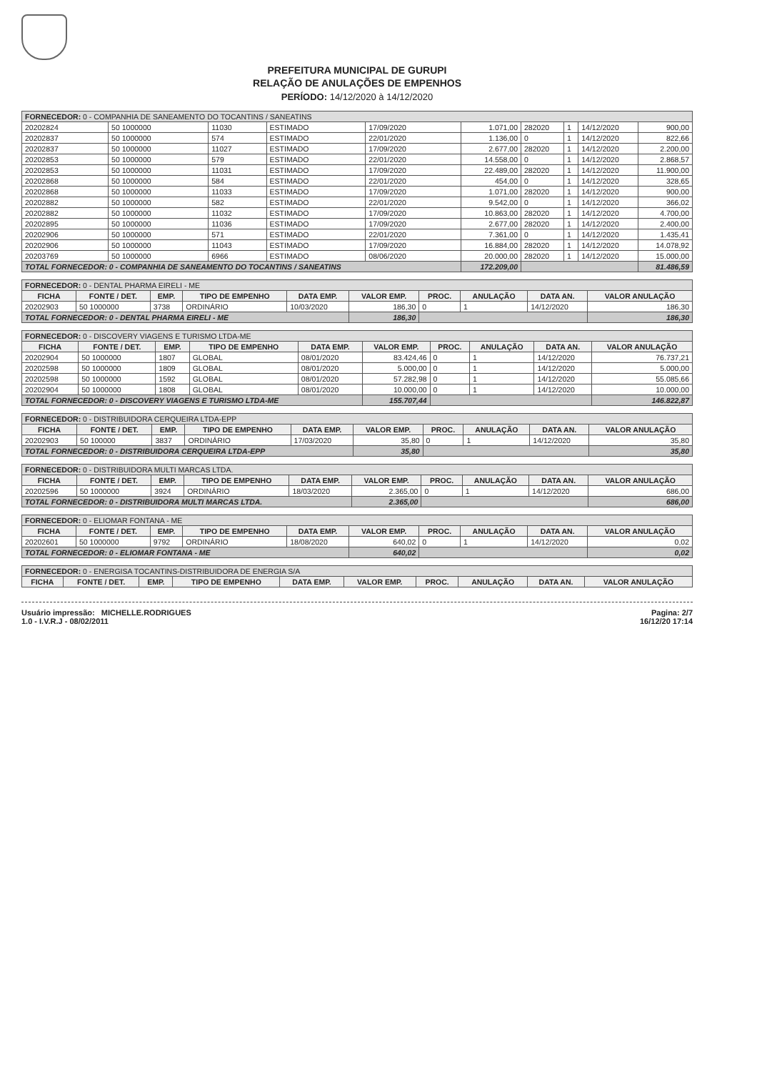PREFEITURA MUNICIPAL DE GURUPI
RELAÇÃO DE ANULAÇÕES DE EMPENHOS
PERÍODO: 14/12/2020 à 14/12/2020
| FORNECEDOR: 0 - COMPANHIA DE SANEAMENTO DO TOCANTINS / SANEATINS | | | | | | | | | |
| --- | --- | --- | --- | --- | --- | --- | --- | --- | --- |
| 20202824 | 50 1000000 | 11030 | ESTIMADO | 17/09/2020 | 1.071,00 | 282020 | 1 | 14/12/2020 | 900,00 |
| 20202837 | 50 1000000 | 574 | ESTIMADO | 22/01/2020 | 1.136,00 | 0 | 1 | 14/12/2020 | 822,66 |
| 20202837 | 50 1000000 | 11027 | ESTIMADO | 17/09/2020 | 2.677,00 | 282020 | 1 | 14/12/2020 | 2.200,00 |
| 20202853 | 50 1000000 | 579 | ESTIMADO | 22/01/2020 | 14.558,00 | 0 | 1 | 14/12/2020 | 2.868,57 |
| 20202853 | 50 1000000 | 11031 | ESTIMADO | 17/09/2020 | 22.489,00 | 282020 | 1 | 14/12/2020 | 11.900,00 |
| 20202868 | 50 1000000 | 584 | ESTIMADO | 22/01/2020 | 454,00 | 0 | 1 | 14/12/2020 | 328,65 |
| 20202868 | 50 1000000 | 11033 | ESTIMADO | 17/09/2020 | 1.071,00 | 282020 | 1 | 14/12/2020 | 900,00 |
| 20202882 | 50 1000000 | 582 | ESTIMADO | 22/01/2020 | 9.542,00 | 0 | 1 | 14/12/2020 | 366,02 |
| 20202882 | 50 1000000 | 11032 | ESTIMADO | 17/09/2020 | 10.863,00 | 282020 | 1 | 14/12/2020 | 4.700,00 |
| 20202895 | 50 1000000 | 11036 | ESTIMADO | 17/09/2020 | 2.677,00 | 282020 | 1 | 14/12/2020 | 2.400,00 |
| 20202906 | 50 1000000 | 571 | ESTIMADO | 22/01/2020 | 7.361,00 | 0 | 1 | 14/12/2020 | 1.435,41 |
| 20202906 | 50 1000000 | 11043 | ESTIMADO | 17/09/2020 | 16.884,00 | 282020 | 1 | 14/12/2020 | 14.078,92 |
| 20203769 | 50 1000000 | 6966 | ESTIMADO | 08/06/2020 | 20.000,00 | 282020 | 1 | 14/12/2020 | 15.000,00 |
| TOTAL FORNECEDOR: 0 - COMPANHIA DE SANEAMENTO DO TOCANTINS / SANEATINS | | | | | 172.209,00 | | | | 81.486,59 |
| FORNECEDOR: 0 - DENTAL PHARMA EIRELI - ME | | | | | | | | | |
| --- | --- | --- | --- | --- | --- | --- | --- | --- | --- |
| FICHA | FONTE / DET. | EMP. | TIPO DE EMPENHO | DATA EMP. | VALOR EMP. | PROC. | ANULAÇÃO | DATA AN. | VALOR ANULAÇÃO |
| 20202903 | 50 1000000 | 3738 | ORDINÁRIO | 10/03/2020 | 186,30 | 0 | 1 | 14/12/2020 | 186,30 |
| TOTAL FORNECEDOR: 0 - DENTAL PHARMA EIRELI - ME | | | | | 186,30 | | | | 186,30 |
| FORNECEDOR: 0 - DISCOVERY VIAGENS E TURISMO LTDA-ME | | | | | | | | | |
| --- | --- | --- | --- | --- | --- | --- | --- | --- | --- |
| FICHA | FONTE / DET. | EMP. | TIPO DE EMPENHO | DATA EMP. | VALOR EMP. | PROC. | ANULAÇÃO | DATA AN. | VALOR ANULAÇÃO |
| 20202904 | 50 1000000 | 1807 | GLOBAL | 08/01/2020 | 83.424,46 | 0 | 1 | 14/12/2020 | 76.737,21 |
| 20202598 | 50 1000000 | 1809 | GLOBAL | 08/01/2020 | 5.000,00 | 0 | 1 | 14/12/2020 | 5.000,00 |
| 20202598 | 50 1000000 | 1592 | GLOBAL | 08/01/2020 | 57.282,98 | 0 | 1 | 14/12/2020 | 55.085,66 |
| 20202904 | 50 1000000 | 1808 | GLOBAL | 08/01/2020 | 10.000,00 | 0 | 1 | 14/12/2020 | 10.000,00 |
| TOTAL FORNECEDOR: 0 - DISCOVERY VIAGENS E TURISMO LTDA-ME | | | | | 155.707,44 | | | | 146.822,87 |
| FORNECEDOR: 0 - DISTRIBUIDORA CERQUEIRA LTDA-EPP | | | | | | | | | |
| --- | --- | --- | --- | --- | --- | --- | --- | --- | --- |
| FICHA | FONTE / DET. | EMP. | TIPO DE EMPENHO | DATA EMP. | VALOR EMP. | PROC. | ANULAÇÃO | DATA AN. | VALOR ANULAÇÃO |
| 20202903 | 50 100000 | 3837 | ORDINÁRIO | 17/03/2020 | 35,80 | 0 | 1 | 14/12/2020 | 35,80 |
| TOTAL FORNECEDOR: 0 - DISTRIBUIDORA CERQUEIRA LTDA-EPP | | | | | 35,80 | | | | 35,80 |
| FORNECEDOR: 0 - DISTRIBUIDORA MULTI MARCAS LTDA. | | | | | | | | | |
| --- | --- | --- | --- | --- | --- | --- | --- | --- | --- |
| FICHA | FONTE / DET. | EMP. | TIPO DE EMPENHO | DATA EMP. | VALOR EMP. | PROC. | ANULAÇÃO | DATA AN. | VALOR ANULAÇÃO |
| 20202596 | 50 1000000 | 3924 | ORDINÁRIO | 18/03/2020 | 2.365,00 | 0 | 1 | 14/12/2020 | 686,00 |
| TOTAL FORNECEDOR: 0 - DISTRIBUIDORA MULTI MARCAS LTDA. | | | | | 2.365,00 | | | | 686,00 |
| FORNECEDOR: 0 - ELIOMAR FONTANA - ME | | | | | | | | | |
| --- | --- | --- | --- | --- | --- | --- | --- | --- | --- |
| FICHA | FONTE / DET. | EMP. | TIPO DE EMPENHO | DATA EMP. | VALOR EMP. | PROC. | ANULAÇÃO | DATA AN. | VALOR ANULAÇÃO |
| 20202601 | 50 1000000 | 9792 | ORDINÁRIO | 18/08/2020 | 640,02 | 0 | 1 | 14/12/2020 | 0,02 |
| TOTAL FORNECEDOR: 0 - ELIOMAR FONTANA - ME | | | | | 640,02 | | | | 0,02 |
| FORNECEDOR: 0 - ENERGISA TOCANTINS-DISTRIBUIDORA DE ENERGIA S/A | | | | | | | | | |
| --- | --- | --- | --- | --- | --- | --- | --- | --- | --- |
| FICHA | FONTE / DET. | EMP. | TIPO DE EMPENHO | DATA EMP. | VALOR EMP. | PROC. | ANULAÇÃO | DATA AN. | VALOR ANULAÇÃO |
Usuário impressão: MICHELLE.RODRIGUES
1.0 - I.V.R.J - 08/02/2011
Pagina: 2/7
16/12/20 17:14